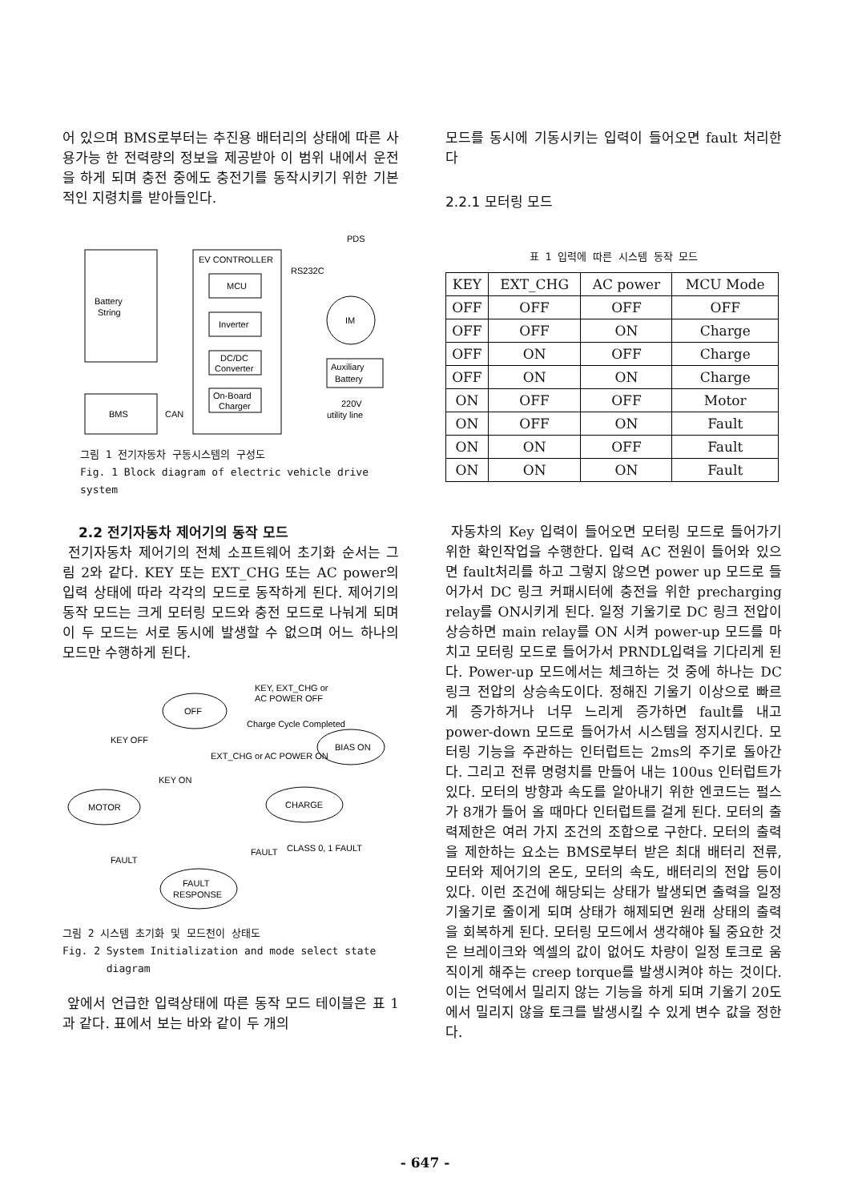어 있으며 BMS로부터는 추진용 배터리의 상태에 따른 사용가능 한 전력량의 정보을 제공받아 이 범위 내에서 운전을 하게 되며 충전 중에도 충전기를 동작시키기 위한 기본적인 지령치를 받아들인다.
PDS
Battery
String
EV CONTROLLER
MCU
Inverter
DC/DC
Converter
On-Board
Charger
RS232C
IM
Auxiliary
Battery
220V
utility line
BMS
CAN
그림 1 전기자동차 구동시스템의 구성도
Fig. 1 Block diagram of electric vehicle drive system
2.2 전기자동차 제어기의 동작 모드
전기자동차 제어기의 전체 소프트웨어 초기화 순서는 그림 2와 같다. KEY 또는 EXT_CHG 또는 AC power의 입력 상태에 따라 각각의 모드로 동작하게 된다. 제어기의 동작 모드는 크게 모터링 모드와 충전 모드로 나눠게 되며 이 두 모드는 서로 동시에 발생할 수 없으며 어느 하나의 모드만 수행하게 된다.
OFF
BIAS ON
MOTOR
CHARGE
FAULT
RESPONSE
KEY, EXT_CHG or
AC POWER OFF
Charge Cycle Completed
EXT_CHG or AC POWER ON
KEY OFF
KEY ON
FAULT
FAULT
CLASS 0, 1 FAULT
그림 2 시스템 초기화 및 모드천이 상태도
Fig. 2 System Initialization and mode select state
diagram
앞에서 언급한 입력상태에 따른 동작 모드 테이블은 표 1과 같다. 표에서 보는 바와 같이 두 개의
모드를 동시에 기동시키는 입력이 들어오면 fault 처리한다
2.2.1 모터링 모드
표 1 입력에 따른 시스템 동작 모드
| KEY | EXT_CHG | AC power | MCU Mode |
| --- | --- | --- | --- |
| OFF | OFF | OFF | OFF |
| OFF | OFF | ON | Charge |
| OFF | ON | OFF | Charge |
| OFF | ON | ON | Charge |
| ON | OFF | OFF | Motor |
| ON | OFF | ON | Fault |
| ON | ON | OFF | Fault |
| ON | ON | ON | Fault |
자동차의 Key 입력이 들어오면 모터링 모드로 들어가기 위한 확인작업을 수행한다. 입력 AC 전원이 들어와 있으면 fault처리를 하고 그렇지 않으면 power up 모드로 들어가서 DC 링크 커패시터에 충전을 위한 precharging relay를 ON시키게 된다. 일정 기울기로 DC 링크 전압이 상승하면 main relay를 ON 시켜 power-up 모드를 마치고 모터링 모드로 들어가서 PRNDL입력을 기다리게 된다. Power-up 모드에서는 체크하는 것 중에 하나는 DC 링크 전압의 상승속도이다. 정해진 기울기 이상으로 빠르게 증가하거나 너무 느리게 증가하면 fault를 내고 power-down 모드로 들어가서 시스템을 정지시킨다. 모터링 기능을 주관하는 인터럽트는 2ms의 주기로 돌아간다. 그리고 전류 명령치를 만들어 내는 100us 인터럽트가 있다. 모터의 방향과 속도를 알아내기 위한 엔코드는 펄스가 8개가 들어 올 때마다 인터럽트를 걸게 된다. 모터의 출력제한은 여러 가지 조건의 조합으로 구한다. 모터의 출력을 제한하는 요소는 BMS로부터 받은 최대 배터리 전류, 모터와 제어기의 온도, 모터의 속도, 배터리의 전압 등이 있다. 이런 조건에 해당되는 상태가 발생되면 출력을 일정 기울기로 줄이게 되며 상태가 해제되면 원래 상태의 출력을 회복하게 된다. 모터링 모드에서 생각해야 될 중요한 것은 브레이크와 엑셀의 값이 없어도 차량이 일정 토크로 움직이게 해주는 creep torque를 발생시켜야 하는 것이다. 이는 언덕에서 밀리지 않는 기능을 하게 되며 기울기 20도에서 밀리지 않을 토크를 발생시킬 수 있게 변수 값을 정한다.
- 647 -